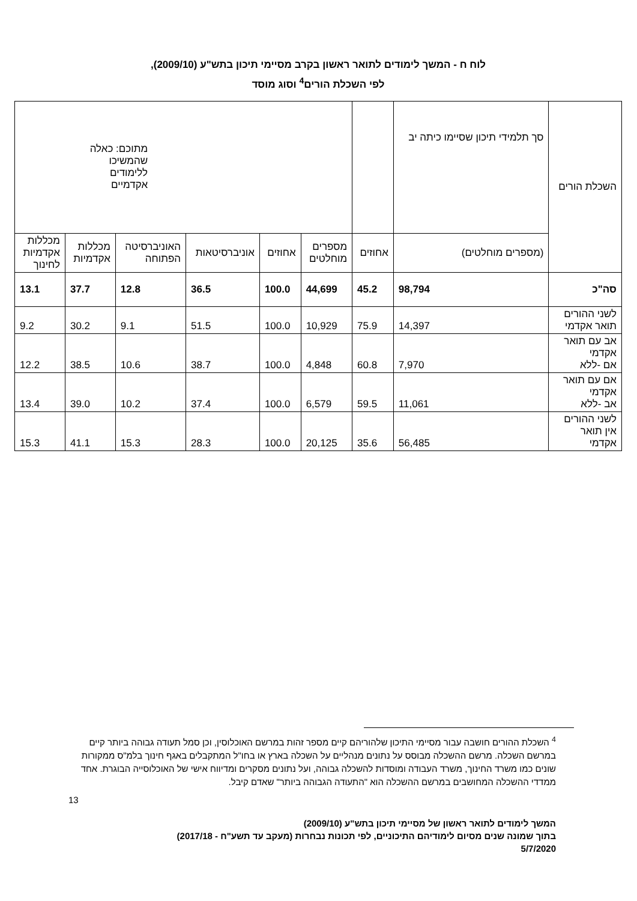לוח ח - המשך לימודים לתואר ראשון בקרב מסיימי תיכון בתש"ע (2009/10),
לפי השכלת הורים<sup>4</sup> וסוג מוסד
| השכלת הורים | סך תלמידי תיכון שסיימו כיתה יב | | מתוכם: כאלה שהמשיכו ללימודים אקדמיים | | | | | |
| --- | --- | --- | --- | --- | --- | --- | --- | --- |
| | (מספרים מוחלטים) | אחוזים | מספרים מוחלטים | אחוזים | אוניברסיטאות | האוניברסיטה הפתוחה | מכללות אקדמיות | מכללות אקדמיות לחינוך |
| סה"כ | 98,794 | 45.2 | 44,699 | 100.0 | 36.5 | 12.8 | 37.7 | 13.1 |
| לשני ההורים תואר אקדמי | 14,397 | 75.9 | 10,929 | 100.0 | 51.5 | 9.1 | 30.2 | 9.2 |
| אב עם תואר אקדמי אם -ללא | 7,970 | 60.8 | 4,848 | 100.0 | 38.7 | 10.6 | 38.5 | 12.2 |
| אם עם תואר אקדמי אב -ללא | 11,061 | 59.5 | 6,579 | 100.0 | 37.4 | 10.2 | 39.0 | 13.4 |
| לשני ההורים אין תואר אקדמי | 56,485 | 35.6 | 20,125 | 100.0 | 28.3 | 15.3 | 41.1 | 15.3 |
<sup>4</sup> השכלת ההורים חושבה עבור מסיימי התיכון שלהוריהם קיים מספר זהות במרשם האוכלוסין, וכן סמל תעודה גבוהה ביותר קיים במרשם השכלה. מרשם ההשכלה מבוסס על נתונים מנהליים על השכלה בארץ או בחו"ל המתקבלים באגף חינוך בלמ"ס ממקורות שונים כמו משרד החינוך, משרד העבודה ומוסדות להשכלה גבוהה, ועל נתונים מסקרים ומדיווח אישי של האוכלוסייה הבוגרת. אחד ממדדי ההשכלה המחושבים במרשם ההשכלה הוא "התעודה הגבוהה ביותר" שאדם קיבל.
13
המשך לימודים לתואר ראשון של מסיימי תיכון בתש"ע (2009/10)
בתוך שמונה שנים מסיום לימודיהם התיכוניים, לפי תכונות נבחרות (מעקב עד תשע"ח - 2017/18)
5/7/2020